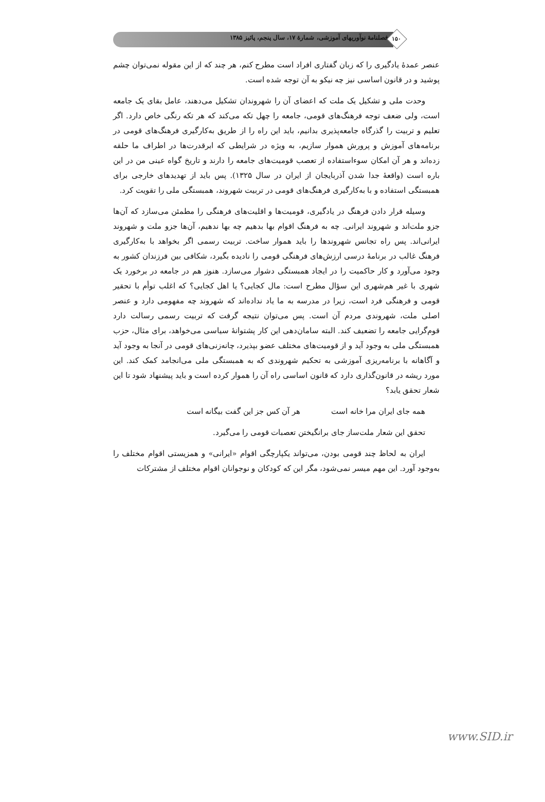فصلنامهٔ نوآوریهای آموزشی، شمارهٔ ۱۷، سال پنجم، پائیز ۱۳۸۵
۱۵۰
عنصر عمدهٔ یادگیری را که زبان گفتاری افراد است مطرح کنم، هر چند که از این مقوله نمی‌توان چشم پوشید و در قانون اساسی نیز چه نیکو به آن توجه شده است.
وحدت ملی و تشکیل یک ملت که اعضای آن را شهروندان تشکیل می‌دهند، عامل بقای یک جامعه است، ولی ضعف توجه فرهنگ‌های قومی، جامعه را چهل تکه می‌کند که هر تکه رنگی خاص دارد. اگر تعلیم و تربیت را گذرگاه جامعه‌پذیری بدانیم، باید این راه را از طریق به‌کارگیری فرهنگ‌های قومی در برنامه‌های آموزش و پرورش هموار سازیم، به ویژه در شرایطی که ابرقدرت‌ها در اطراف ما حلقه زده‌اند و هر آن امکان سوءاستفاده از تعصب قومیت‌های جامعه را دارند و تاریخ گواه عینی من در این باره است (واقعهٔ جدا شدن آذربایجان از ایران در سال ۱۳۲۵). پس باید از تهدیدهای خارجی برای همبستگی استفاده و با به‌کارگیری فرهنگ‌های قومی در تربیت شهروند، همبستگی ملی را تقویت کرد.
وسیله قرار دادن فرهنگ در یادگیری، قومیت‌ها و اقلیت‌های فرهنگی را مطمئن می‌سازد که آن‌ها جزو ملت‌اند و شهروند ایرانی. چه به فرهنگ اقوام بها بدهیم چه بها ندهیم، آن‌ها جزو ملت و شهروند ایرانی‌اند. پس راه تجانس شهروندها را باید هموار ساخت. تربیت رسمی اگر بخواهد با به‌کارگیری فرهنگ غالب در برنامهٔ درسی ارزش‌های فرهنگی قومی را نادیده بگیرد، شکافی بین فرزندان کشور به وجود می‌آورد و کار حاکمیت را در ایجاد همبستگی دشوار می‌سازد. هنوز هم در جامعه در برخورد یک شهری با غیر هم‌شهری این سؤال مطرح است: مال کجایی؟ یا اهل کجایی؟ که اغلب توأم با تحقیر قومی و فرهنگی فرد است، زیرا در مدرسه به ما یاد نداده‌اند که شهروند چه مفهومی دارد و عنصر اصلی ملت، شهروندی مردم آن است. پس می‌توان نتیجه گرفت که تربیت رسمی رسالت دارد قوم‌گرایی جامعه را تضعیف کند. البته سامان‌دهی این کار پشتوانهٔ سیاسی می‌خواهد، برای مثال، حزب همبستگی ملی به وجود آید و از قومیت‌های مختلف عضو بپذیرد، چانه‌زنی‌های قومی در آنجا به وجود آید و آگاهانه با برنامه‌ریزی آموزشی به تحکیم شهروندی که به همبستگی ملی می‌انجامد کمک کند. این مورد ریشه در قانون‌گذاری دارد که قانون اساسی راه آن را هموار کرده است و باید پیشنهاد شود تا این شعار تحقق یابد؟
همه جای ایران مرا خانه است هر آن کس جز این گفت بیگانه است
تحقق این شعار ملت‌ساز جای برانگیختن تعصبات قومی را می‌گیرد.
ایران به لحاظ چند قومی بودن، می‌تواند یکپارچگی اقوام «ایرانی» و همزیستی اقوام مختلف را به‌وجود آورد. این مهم میسر نمی‌شود، مگر این که کودکان و نوجوانان اقوام مختلف از مشترکات
www.SID.ir